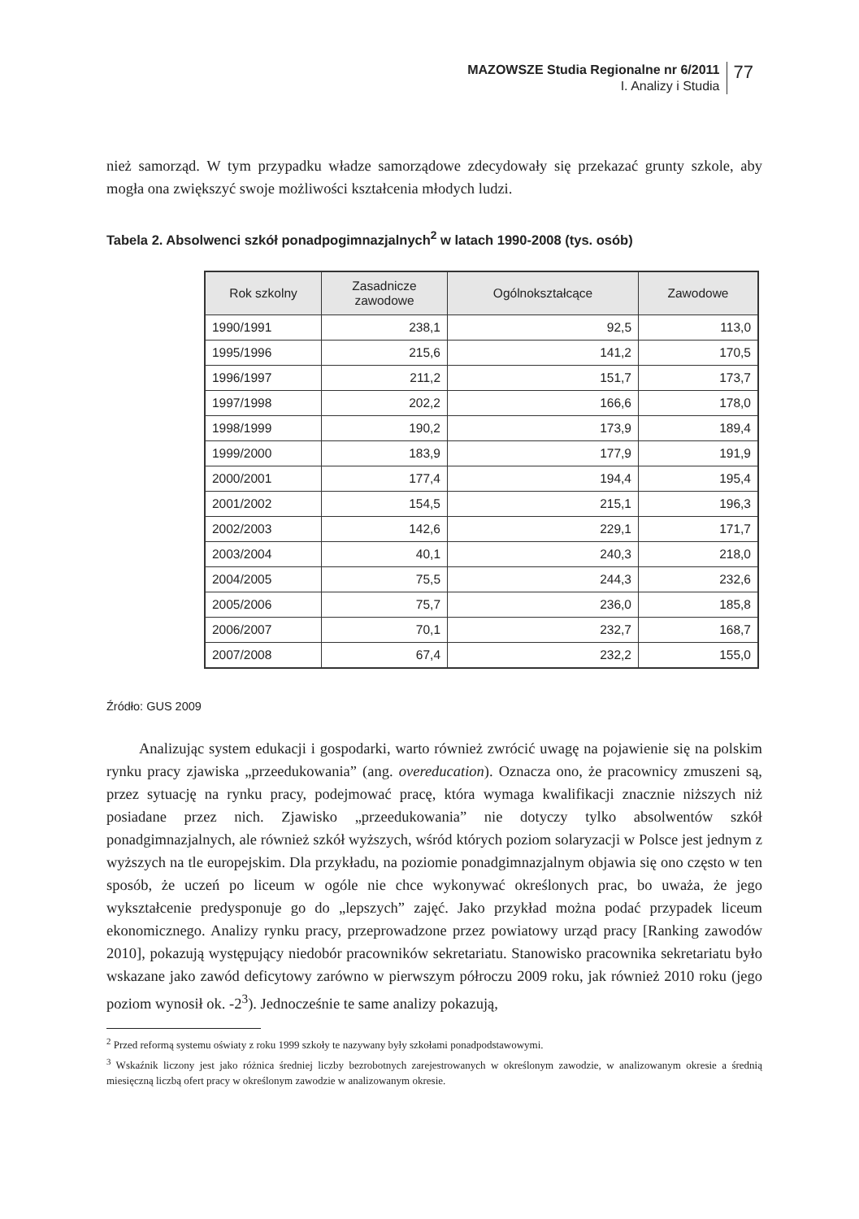MAZOWSZE Studia Regionalne nr 6/2011
I. Analizy i Studia
77
nież samorząd. W tym przypadku władze samorządowe zdecydowały się przekazać grunty szkole, aby mogła ona zwiększyć swoje możliwości kształcenia młodych ludzi.
Tabela 2. Absolwenci szkół ponadpogimnazjalnych<sup>2</sup> w latach 1990-2008 (tys. osób)
| Rok szkolny | Zasadnicze zawodowe | Ogólnokształcące | Zawodowe |
| --- | --- | --- | --- |
| 1990/1991 | 238,1 | 92,5 | 113,0 |
| 1995/1996 | 215,6 | 141,2 | 170,5 |
| 1996/1997 | 211,2 | 151,7 | 173,7 |
| 1997/1998 | 202,2 | 166,6 | 178,0 |
| 1998/1999 | 190,2 | 173,9 | 189,4 |
| 1999/2000 | 183,9 | 177,9 | 191,9 |
| 2000/2001 | 177,4 | 194,4 | 195,4 |
| 2001/2002 | 154,5 | 215,1 | 196,3 |
| 2002/2003 | 142,6 | 229,1 | 171,7 |
| 2003/2004 | 40,1 | 240,3 | 218,0 |
| 2004/2005 | 75,5 | 244,3 | 232,6 |
| 2005/2006 | 75,7 | 236,0 | 185,8 |
| 2006/2007 | 70,1 | 232,7 | 168,7 |
| 2007/2008 | 67,4 | 232,2 | 155,0 |
Źródło: GUS 2009
Analizując system edukacji i gospodarki, warto również zwrócić uwagę na pojawienie się na polskim rynku pracy zjawiska „przeedukowania” (ang. overeducation). Oznacza ono, że pracownicy zmuszeni są, przez sytuację na rynku pracy, podejmować pracę, która wymaga kwalifikacji znacznie niższych niż posiadane przez nich. Zjawisko „przeedukowania” nie dotyczy tylko absolwentów szkół ponadgimnazjalnych, ale również szkół wyższych, wśród których poziom solaryzacji w Polsce jest jednym z wyższych na tle europejskim. Dla przykładu, na poziomie ponadgimnazjalnym objawia się ono często w ten sposób, że uczeń po liceum w ogóle nie chce wykonywać określonych prac, bo uważa, że jego wykształcenie predysponuje go do „lepszych” zajęć. Jako przykład można podać przypadek liceum ekonomicznego. Analizy rynku pracy, przeprowadzone przez powiatowy urząd pracy [Ranking zawodów 2010], pokazują występujący niedobór pracowników sekretariatu. Stanowisko pracownika sekretariatu było wskazane jako zawód deficytowy zarówno w pierwszym półroczu 2009 roku, jak również 2010 roku (jego poziom wynosił ok. -2<sup>3</sup>). Jednocześnie te same analizy pokazują,
<sup>2</sup> Przed reformą systemu oświaty z roku 1999 szkoły te nazywany były szkołami ponadpodstawowymi.
<sup>3</sup> Wskaźnik liczony jest jako różnica średniej liczby bezrobotnych zarejestrowanych w określonym zawodzie, w analizowanym okresie a średnią miesięczną liczbą ofert pracy w określonym zawodzie w analizowanym okresie.